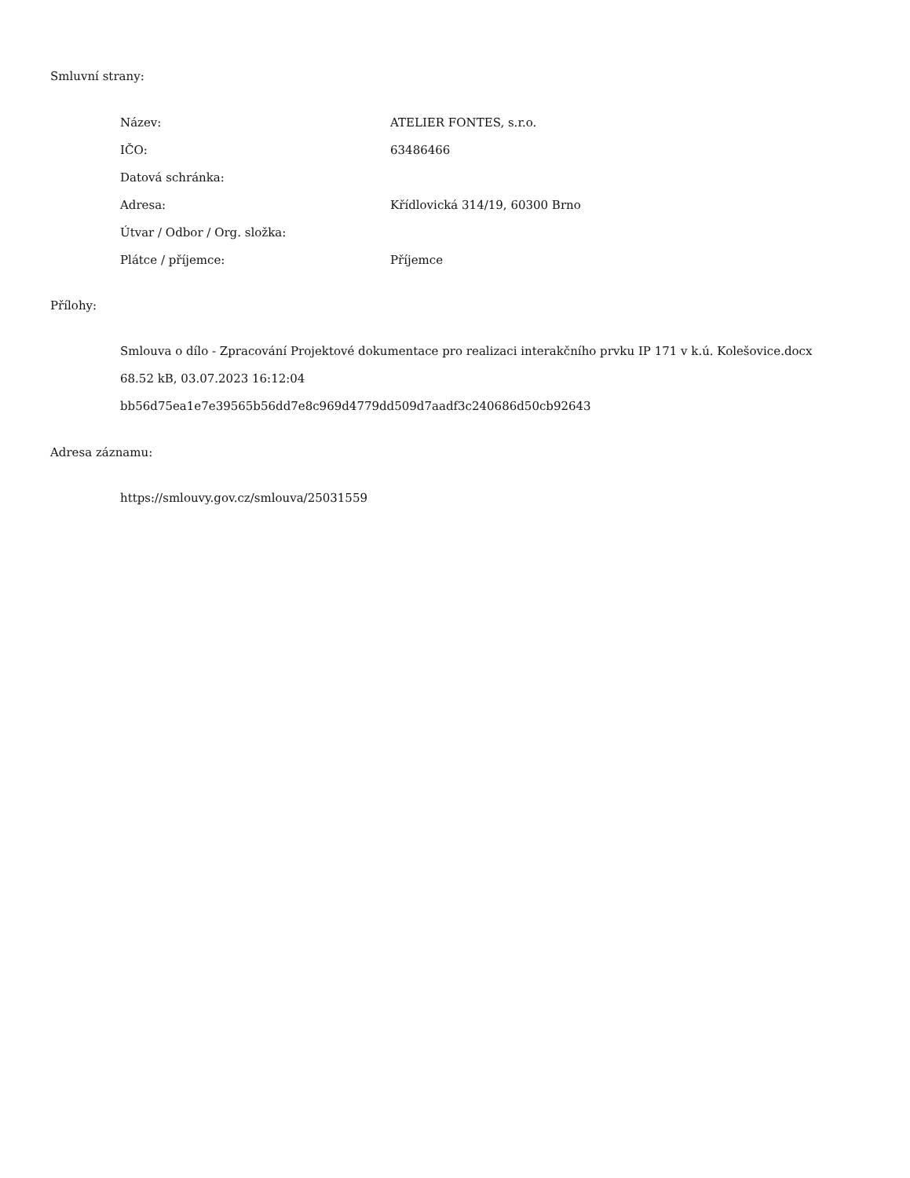Smluvní strany:
| Název: | ATELIER FONTES, s.r.o. |
| IČO: | 63486466 |
| Datová schránka: | |
| Adresa: | Křídlovická 314/19, 60300 Brno |
| Útvar / Odbor / Org. složka: | |
| Plátce / příjemce: | Příjemce |
Přílohy:
Smlouva o dílo - Zpracování Projektové dokumentace pro realizaci interakčního prvku IP 171 v k.ú. Kolešovice.docx
68.52 kB, 03.07.2023 16:12:04
bb56d75ea1e7e39565b56dd7e8c969d4779dd509d7aadf3c240686d50cb92643
Adresa záznamu:
https://smlouvy.gov.cz/smlouva/25031559